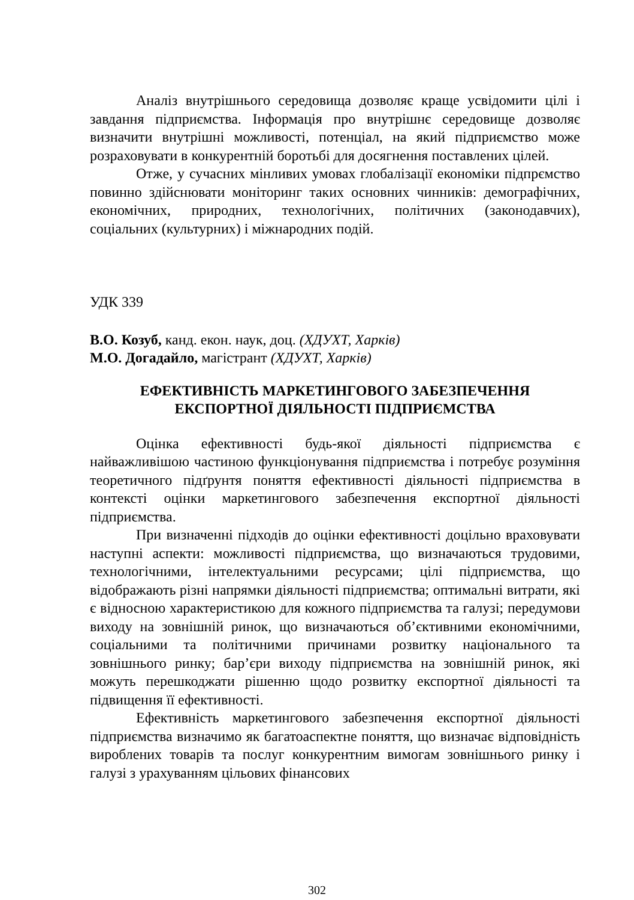Аналіз внутрішнього середовища дозволяє краще усвідомити цілі і завдання підприємства. Інформація про внутрішнє середовище дозволяє визначити внутрішні можливості, потенціал, на який підприємство може розраховувати в конкурентній боротьбі для досягнення поставлених цілей.
Отже, у сучасних мінливих умовах глобалізації економіки підпрємство повинно здійснювати моніторинг таких основних чинників: демографічних, економічних, природних, технологічних, політичних (законодавчих), соціальних (культурних) і міжнародних подій.
УДК 339
В.О. Козуб, канд. екон. наук, доц. (ХДУХТ, Харків)
М.О. Догадайло, магістрант (ХДУХТ, Харків)
ЕФЕКТИВНІСТЬ МАРКЕТИНГОВОГО ЗАБЕЗПЕЧЕННЯ
ЕКСПОРТНОЇ ДІЯЛЬНОСТІ ПІДПРИЄМСТВА
Оцінка ефективності будь-якої діяльності підприємства є найважливішою частиною функціонування підприємства і потребує розуміння теоретичного підґрунтя поняття ефективності діяльності підприємства в контексті оцінки маркетингового забезпечення експортної діяльності підприємства.
При визначенні підходів до оцінки ефективності доцільно враховувати наступні аспекти: можливості підприємства, що визначаються трудовими, технологічними, інтелектуальними ресурсами; цілі підприємства, що відображають різні напрямки діяльності підприємства; оптимальні витрати, які є відносною характеристикою для кожного підприємства та галузі; передумови виходу на зовнішній ринок, що визначаються об’єктивними економічними, соціальними та політичними причинами розвитку національного та зовнішнього ринку; бар’єри виходу підприємства на зовнішній ринок, які можуть перешкоджати рішенню щодо розвитку експортної діяльності та підвищення її ефективності.
Ефективність маркетингового забезпечення експортної діяльності підприємства визначимо як багатоаспектне поняття, що визначає відповідність вироблених товарів та послуг конкурентним вимогам зовнішнього ринку і галузі з урахуванням цільових фінансових
302